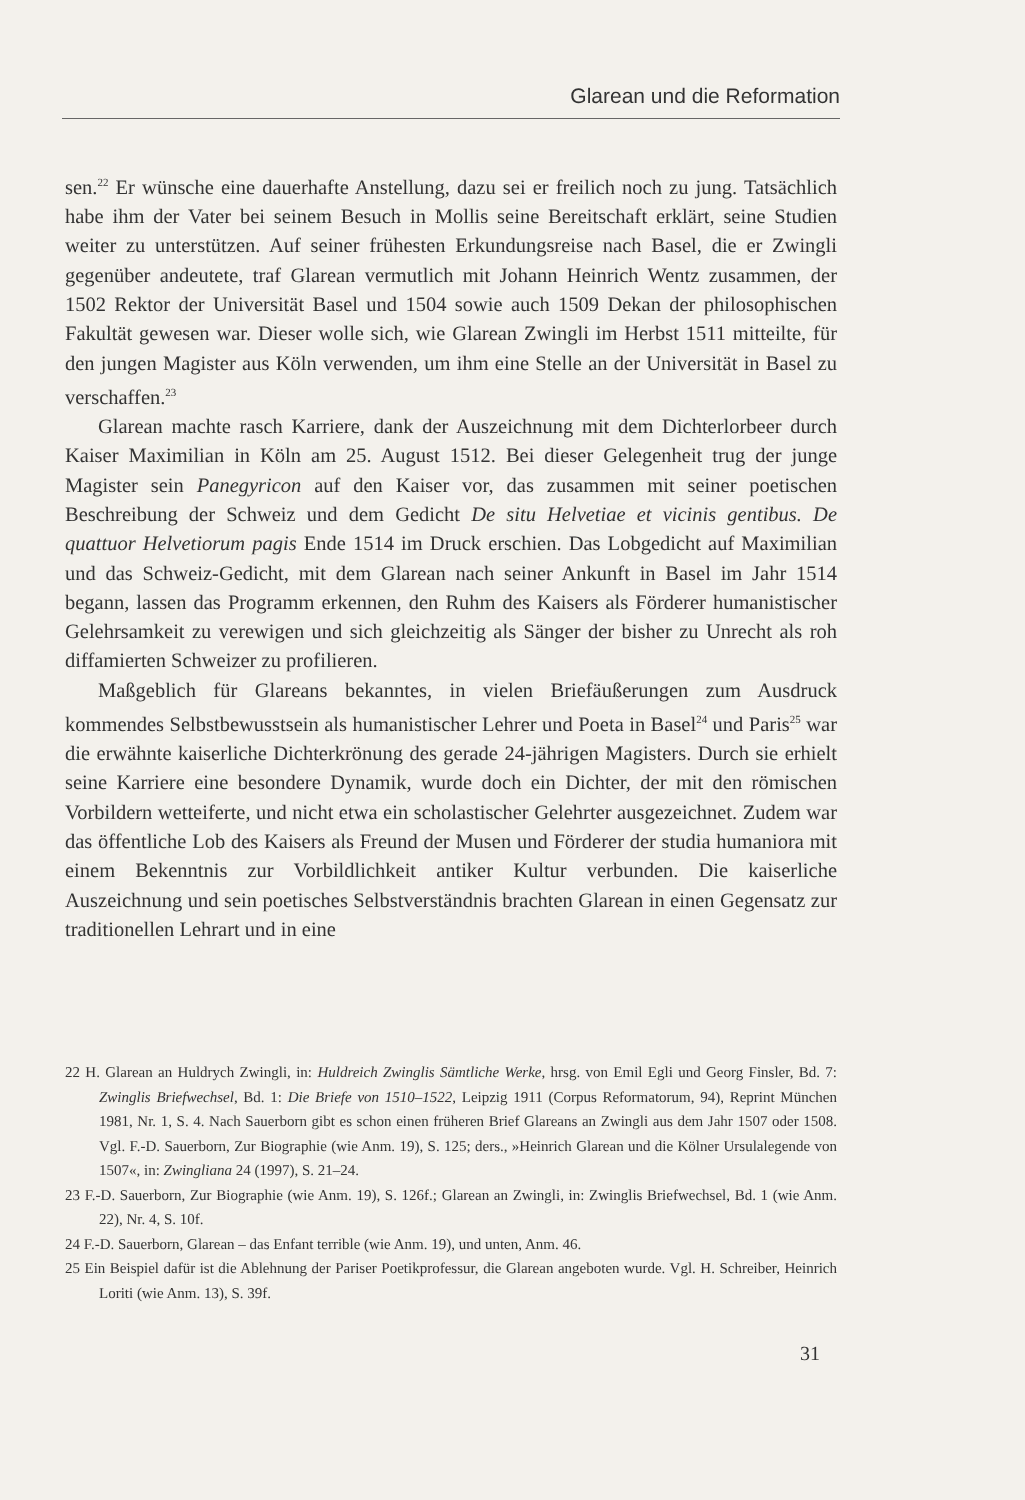Glarean und die Reformation
sen.<sup>22</sup> Er wünsche eine dauerhafte Anstellung, dazu sei er freilich noch zu jung. Tatsächlich habe ihm der Vater bei seinem Besuch in Mollis seine Bereitschaft erklärt, seine Studien weiter zu unterstützen. Auf seiner frühesten Erkundungsreise nach Basel, die er Zwingli gegenüber andeutete, traf Glarean vermutlich mit Johann Heinrich Wentz zusammen, der 1502 Rektor der Universität Basel und 1504 sowie auch 1509 Dekan der philosophischen Fakultät gewesen war. Dieser wolle sich, wie Glarean Zwingli im Herbst 1511 mitteilte, für den jungen Magister aus Köln verwenden, um ihm eine Stelle an der Universität in Basel zu verschaffen.<sup>23</sup>
Glarean machte rasch Karriere, dank der Auszeichnung mit dem Dichterlorbeer durch Kaiser Maximilian in Köln am 25. August 1512. Bei dieser Gelegenheit trug der junge Magister sein Panegyricon auf den Kaiser vor, das zusammen mit seiner poetischen Beschreibung der Schweiz und dem Gedicht De situ Helvetiae et vicinis gentibus. De quattuor Helvetiorum pagis Ende 1514 im Druck erschien. Das Lobgedicht auf Maximilian und das Schweiz-Gedicht, mit dem Glarean nach seiner Ankunft in Basel im Jahr 1514 begann, lassen das Programm erkennen, den Ruhm des Kaisers als Förderer humanistischer Gelehrsamkeit zu verewigen und sich gleichzeitig als Sänger der bisher zu Unrecht als roh diffamierten Schweizer zu profilieren.
Maßgeblich für Glareans bekanntes, in vielen Briefäußerungen zum Ausdruck kommendes Selbstbewusstsein als humanistischer Lehrer und Poeta in Basel<sup>24</sup> und Paris<sup>25</sup> war die erwähnte kaiserliche Dichterkrönung des gerade 24-jährigen Magisters. Durch sie erhielt seine Karriere eine besondere Dynamik, wurde doch ein Dichter, der mit den römischen Vorbildern wetteiferte, und nicht etwa ein scholastischer Gelehrter ausgezeichnet. Zudem war das öffentliche Lob des Kaisers als Freund der Musen und Förderer der studia humaniora mit einem Bekenntnis zur Vorbildlichkeit antiker Kultur verbunden. Die kaiserliche Auszeichnung und sein poetisches Selbstverständnis brachten Glarean in einen Gegensatz zur traditionellen Lehrart und in eine
22 H. Glarean an Huldrych Zwingli, in: Huldreich Zwinglis Sämtliche Werke, hrsg. von Emil Egli und Georg Finsler, Bd. 7: Zwinglis Briefwechsel, Bd. 1: Die Briefe von 1510–1522, Leipzig 1911 (Corpus Reformatorum, 94), Reprint München 1981, Nr. 1, S. 4. Nach Sauerborn gibt es schon einen früheren Brief Glareans an Zwingli aus dem Jahr 1507 oder 1508. Vgl. F.-D. Sauerborn, Zur Biographie (wie Anm. 19), S. 125; ders., »Heinrich Glarean und die Kölner Ursulalegende von 1507«, in: Zwingliana 24 (1997), S. 21–24.
23 F.-D. Sauerborn, Zur Biographie (wie Anm. 19), S. 126f.; Glarean an Zwingli, in: Zwinglis Briefwechsel, Bd. 1 (wie Anm. 22), Nr. 4, S. 10f.
24 F.-D. Sauerborn, Glarean – das Enfant terrible (wie Anm. 19), und unten, Anm. 46.
25 Ein Beispiel dafür ist die Ablehnung der Pariser Poetikprofessur, die Glarean angeboten wurde. Vgl. H. Schreiber, Heinrich Loriti (wie Anm. 13), S. 39f.
31